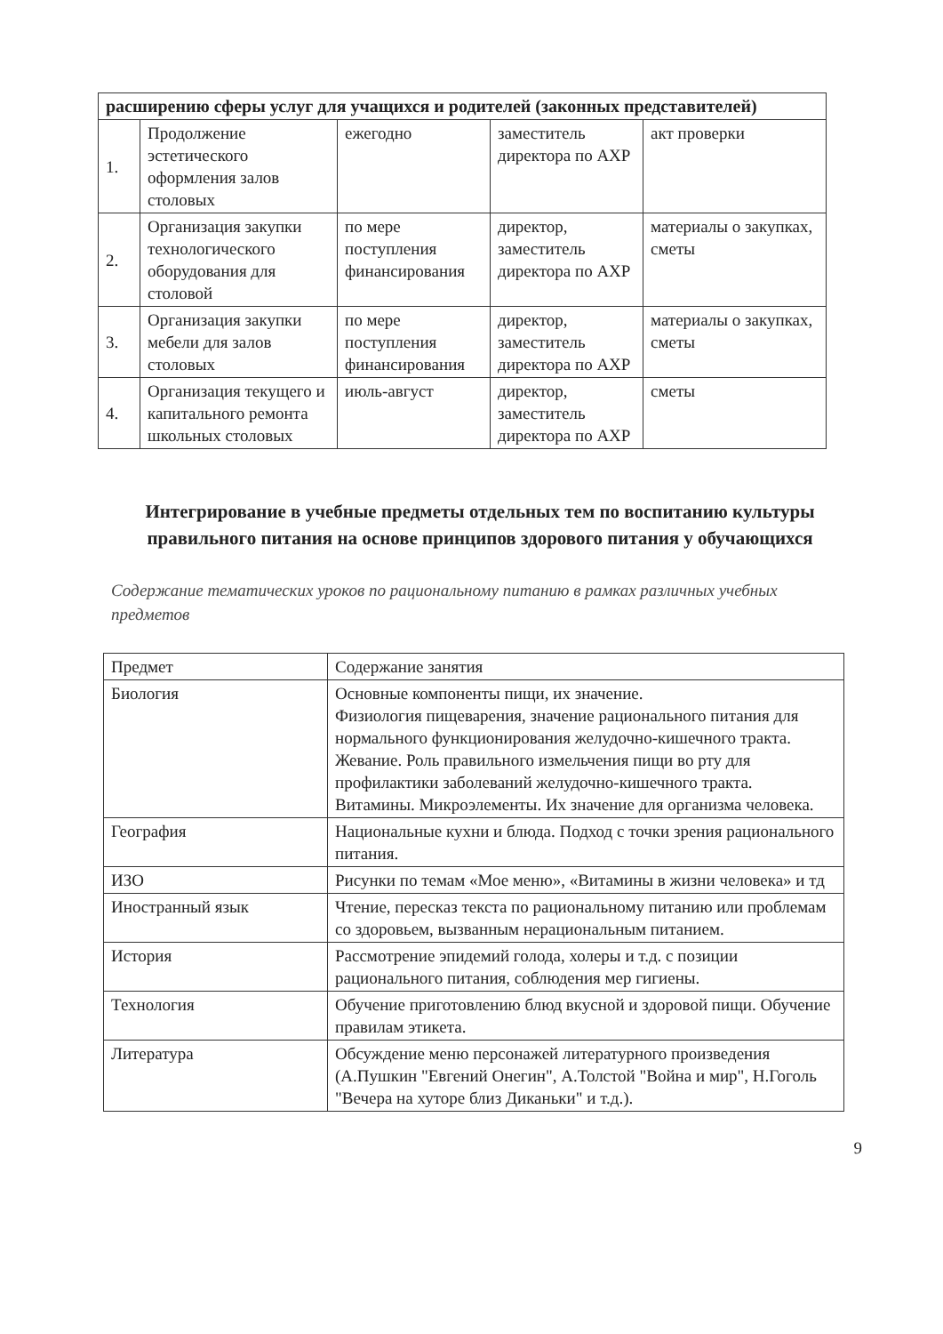| расширению сферы услуг для учащихся и родителей (законных представителей) | | | | |
| 1. | Продолжение эстетического оформления залов столовых | ежегодно | заместитель директора по АХР | акт проверки |
| 2. | Организация закупки технологического оборудования для столовой | по мере поступления финансирования | директор, заместитель директора по АХР | материалы о закупках, сметы |
| 3. | Организация закупки мебели для залов столовых | по мере поступления финансирования | директор, заместитель директора по АХР | материалы о закупках, сметы |
| 4. | Организация текущего и капитального ремонта школьных столовых | июль-август | директор, заместитель директора по АХР | сметы |
Интегрирование в учебные предметы отдельных тем по воспитанию культуры правильного питания на основе принципов здорового питания у обучающихся
Содержание тематических уроков по рациональному питанию в рамках различных учебных предметов
| Предмет | Содержание занятия |
| --- | --- |
| Биология | Основные компоненты пищи, их значение. Физиология пищеварения, значение рационального питания для нормального функционирования желудочно-кишечного тракта. Жевание. Роль правильного измельчения пищи во рту для профилактики заболеваний желудочно-кишечного тракта. Витамины. Микроэлементы. Их значение для организма человека. |
| География | Национальные кухни и блюда. Подход с точки зрения рационального питания. |
| ИЗО | Рисунки по темам «Мое меню», «Витамины в жизни человека» и тд |
| Иностранный язык | Чтение, пересказ текста по рациональному питанию или проблемам со здоровьем, вызванным нерациональным питанием. |
| История | Рассмотрение эпидемий голода, холеры и т.д. с позиции рационального питания, соблюдения мер гигиены. |
| Технология | Обучение приготовлению блюд вкусной и здоровой пищи. Обучение правилам этикета. |
| Литература | Обсуждение меню персонажей литературного произведения (А.Пушкин "Евгений Онегин", А.Толстой "Война и мир", Н.Гоголь "Вечера на хуторе близ Диканьки" и т.д.). |
9